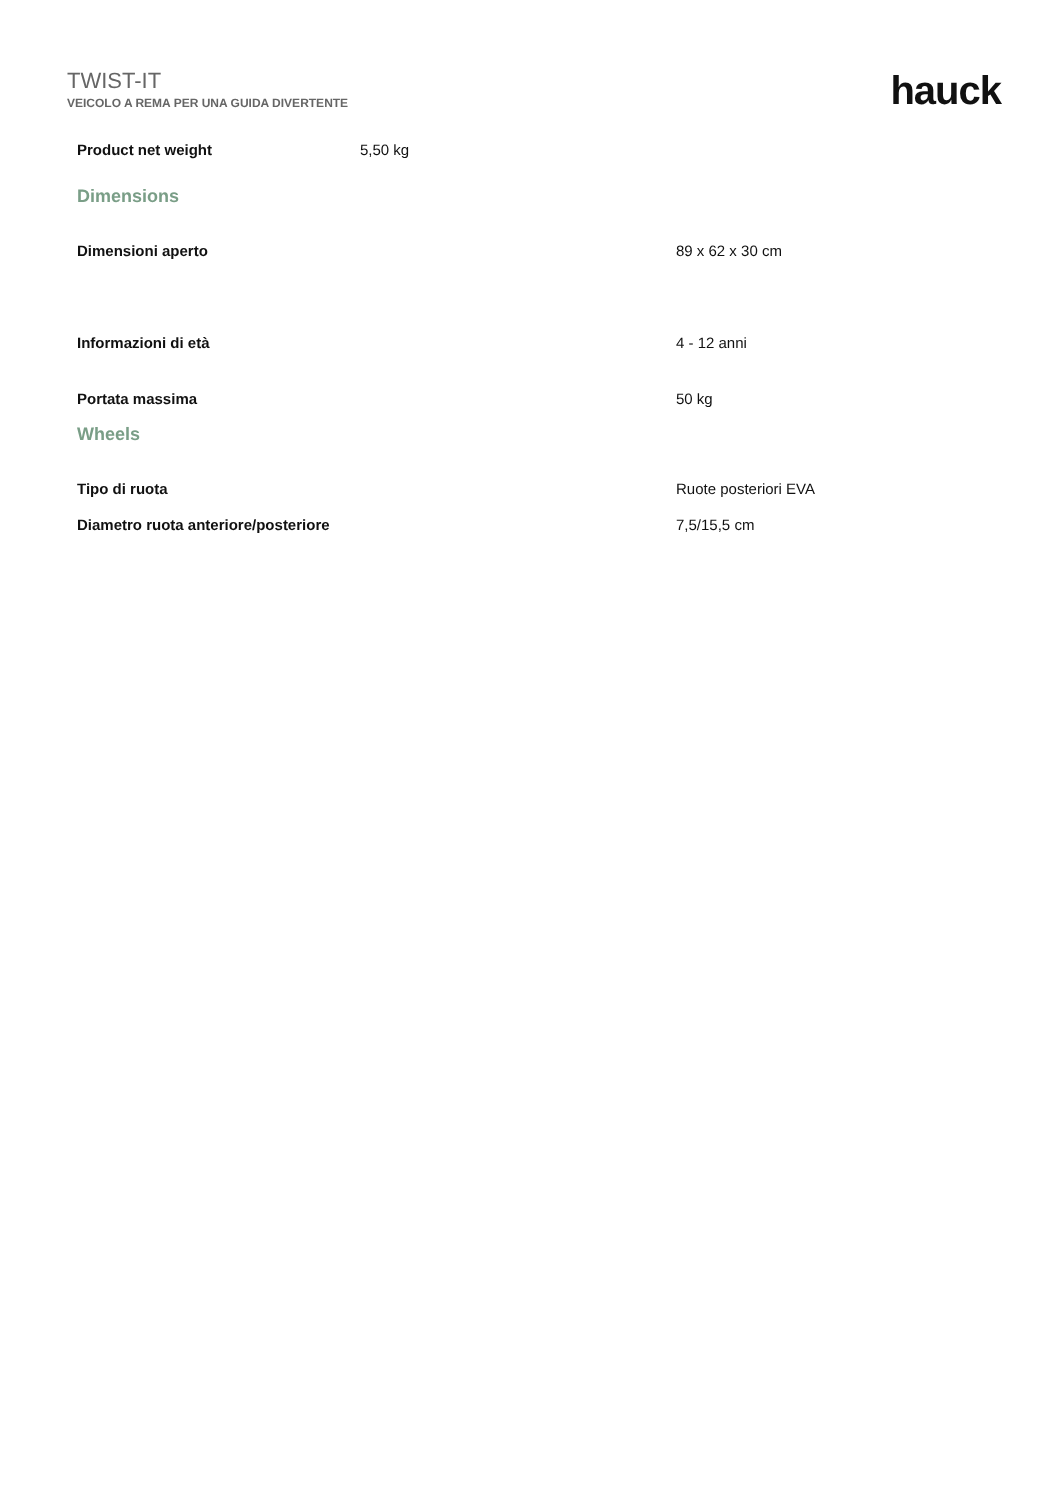TWIST-IT
VEICOLO A REMA PER UNA GUIDA DIVERTENTE
hauck
| Product net weight | 5,50 kg |
| Dimensions | |
| Dimensioni aperto | 89 x 62 x 30 cm |
| Informazioni di età | 4 - 12 anni |
| Portata massima | 50 kg |
| Wheels | |
| Tipo di ruota | Ruote posteriori EVA |
| Diametro ruota anteriore/posteriore | 7,5/15,5 cm |